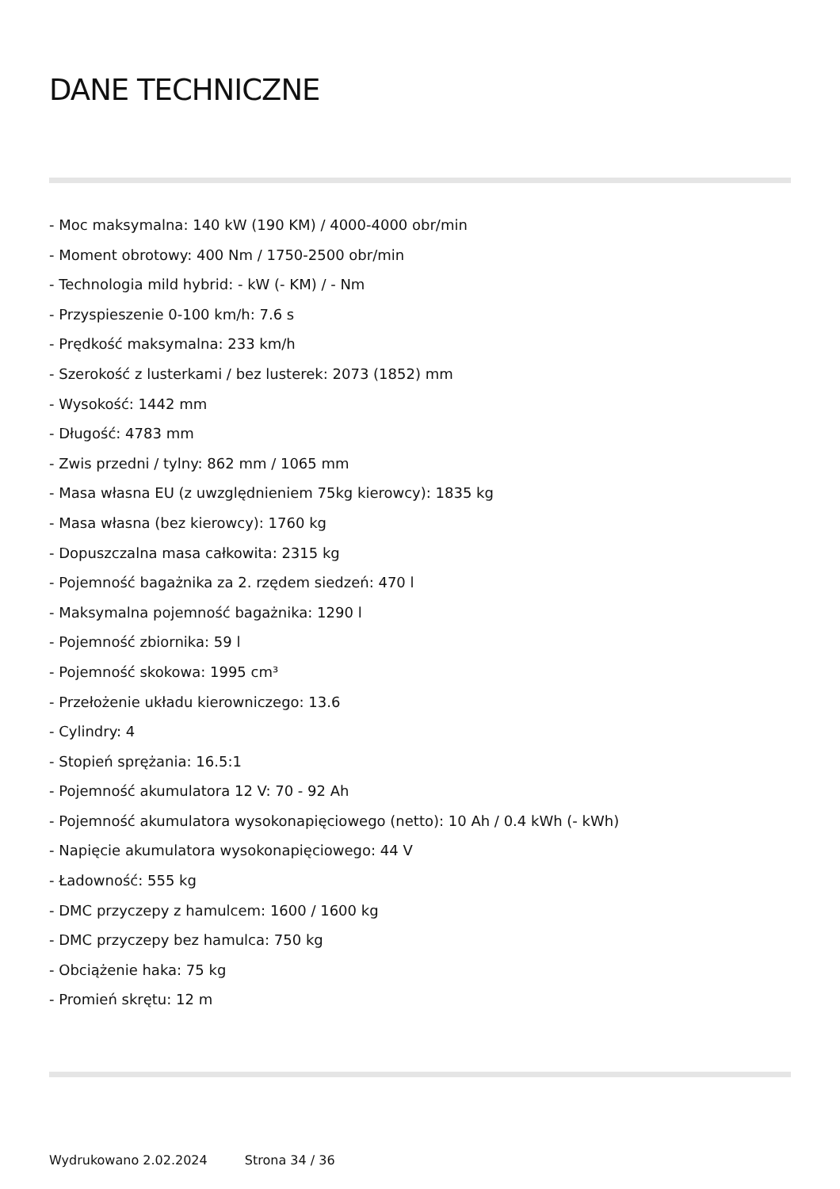DANE TECHNICZNE
- Moc maksymalna: 140 kW (190 KM) / 4000-4000 obr/min
- Moment obrotowy: 400 Nm / 1750-2500 obr/min
- Technologia mild hybrid: - kW (- KM) / - Nm
- Przyspieszenie 0-100 km/h: 7.6 s
- Prędkość maksymalna: 233 km/h
- Szerokość z lusterkami / bez lusterek: 2073 (1852) mm
- Wysokość: 1442 mm
- Długość: 4783 mm
- Zwis przedni / tylny: 862 mm / 1065 mm
- Masa własna EU (z uwzględnieniem 75kg kierowcy): 1835 kg
- Masa własna (bez kierowcy): 1760 kg
- Dopuszczalna masa całkowita: 2315 kg
- Pojemność bagażnika za 2. rzędem siedzeń: 470 l
- Maksymalna pojemność bagażnika: 1290 l
- Pojemność zbiornika: 59 l
- Pojemność skokowa: 1995 cm³
- Przełożenie układu kierowniczego: 13.6
- Cylindry: 4
- Stopień sprężania: 16.5:1
- Pojemność akumulatora 12 V: 70 - 92 Ah
- Pojemność akumulatora wysokonapięciowego (netto): 10 Ah / 0.4 kWh (- kWh)
- Napięcie akumulatora wysokonapięciowego: 44 V
- Ładowność: 555 kg
- DMC przyczepy z hamulcem: 1600 / 1600 kg
- DMC przyczepy bez hamulca: 750 kg
- Obciążenie haka: 75 kg
- Promień skrętu: 12 m
Wydrukowano 2.02.2024 Strona 34 / 36